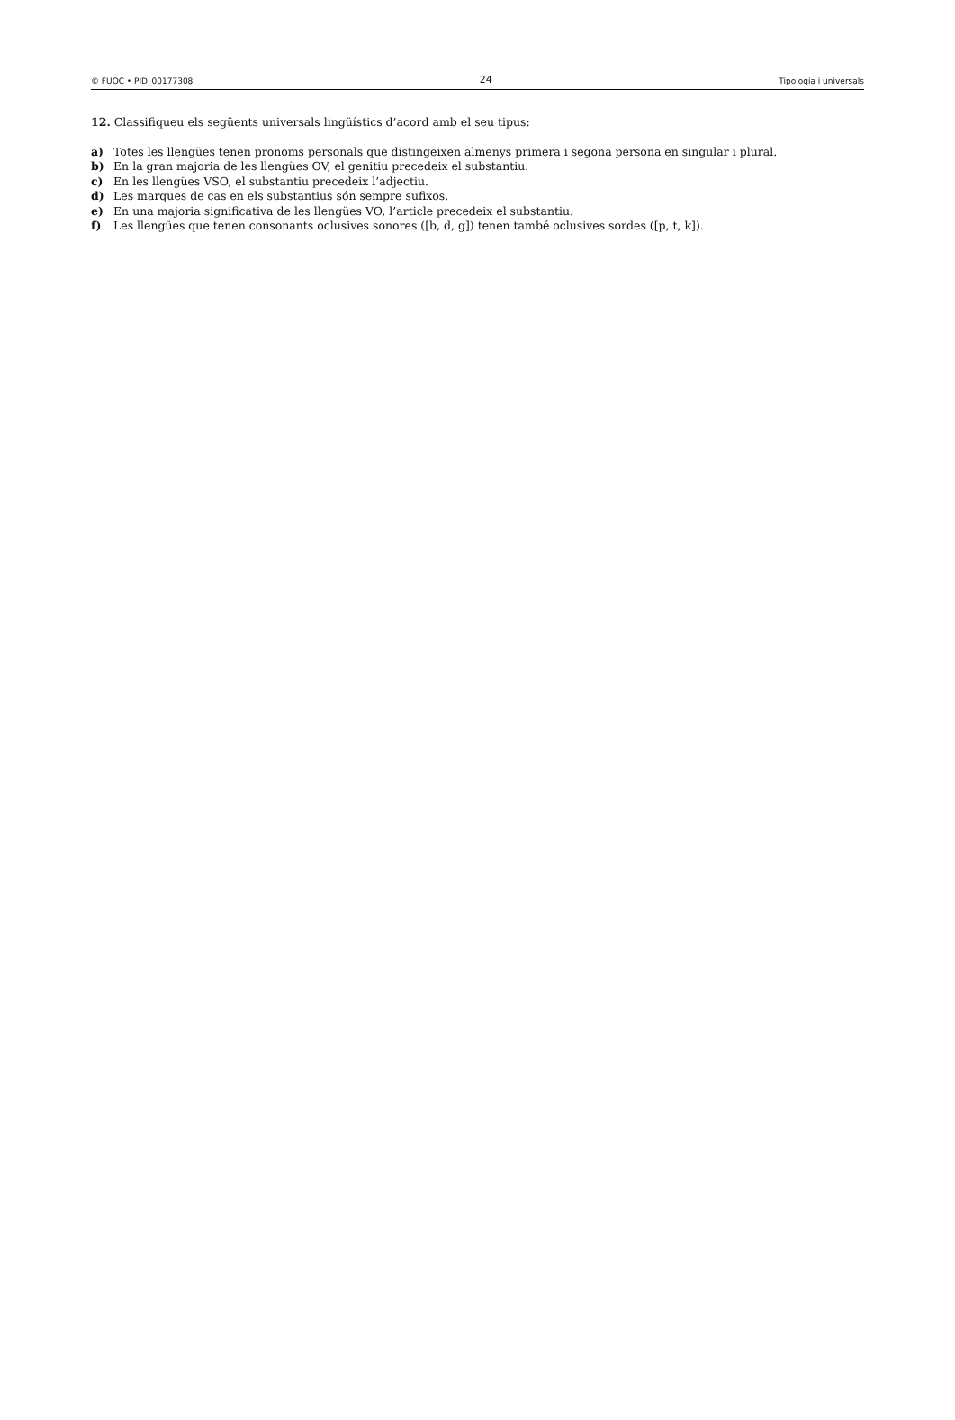© FUOC • PID_00177308 24 Tipologia i universals
12. Classifiqueu els següents universals lingüístics d’acord amb el seu tipus:
a) Totes les llengües tenen pronoms personals que distingeixen almenys primera i segona persona en singular i plural.
b) En la gran majoria de les llengües OV, el genitiu precedeix el substantiu.
c) En les llengües VSO, el substantiu precedeix l’adjectiu.
d) Les marques de cas en els substantius són sempre sufixos.
e) En una majoria significativa de les llengües VO, l’article precedeix el substantiu.
f) Les llengües que tenen consonants oclusives sonores ([b, d, g]) tenen també oclusives sordes ([p, t, k]).